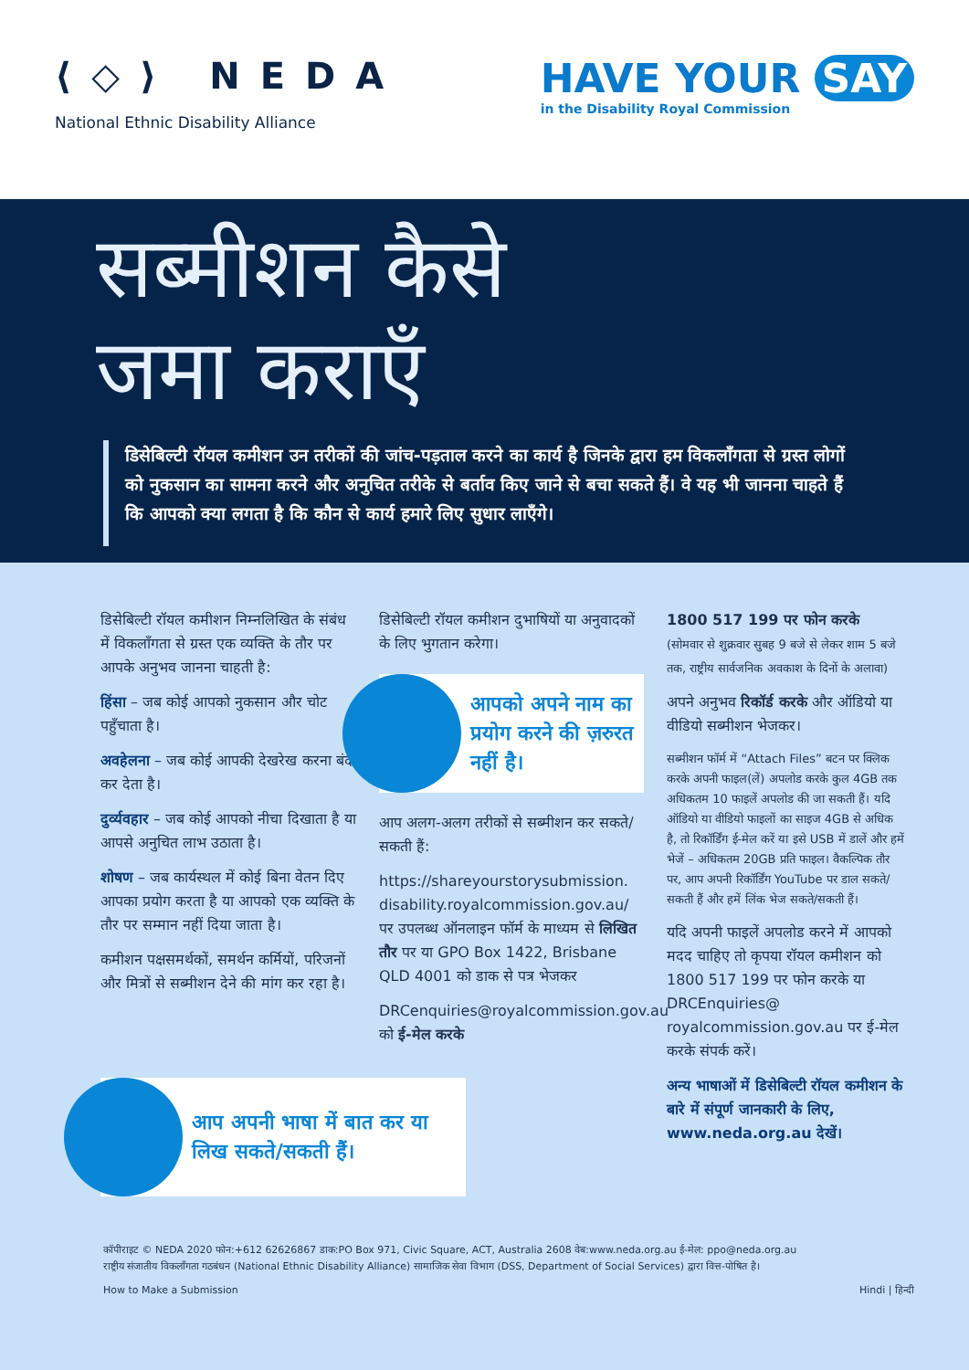⟨◇⟩ NEDA
National Ethnic Disability Alliance
HAVE YOUR SAY
in the Disability Royal Commission
सब्मीशन कैसे
जमा कराएँ
डिसेबिल्टी रॉयल कमीशन उन तरीकों की जांच-पड़ताल करने का कार्य है जिनके द्वारा हम विकलाँगता से ग्रस्त लोगों को नुकसान का सामना करने और अनुचित तरीके से बर्ताव किए जाने से बचा सकते हैं। वे यह भी जानना चाहते हैं कि आपको क्या लगता है कि कौन से कार्य हमारे लिए सुधार लाएँगे।
डिसेबिल्टी रॉयल कमीशन निम्नलिखित के संबंध में विकलाँगता से ग्रस्त एक व्यक्ति के तौर पर आपके अनुभव जानना चाहती है:
हिंसा – जब कोई आपको नुकसान और चोट पहुँचाता है।
अवहेलना – जब कोई आपकी देखरेख करना बंद कर देता है।
दुर्व्यवहार – जब कोई आपको नीचा दिखाता है या आपसे अनुचित लाभ उठाता है।
शोषण – जब कार्यस्थल में कोई बिना वेतन दिए आपका प्रयोग करता है या आपको एक व्यक्ति के तौर पर सम्मान नहीं दिया जाता है।
कमीशन पक्षसमर्थकों, समर्थन कर्मियों, परिजनों और मित्रों से सब्मीशन देने की मांग कर रहा है।
आप अपनी भाषा में बात कर या लिख सकते/सकती हैं।
डिसेबिल्टी रॉयल कमीशन दुभाषियों या अनुवादकों के लिए भुगतान करेगा।
आपको अपने नाम का प्रयोग करने की ज़रुरत नहीं है।
आप अलग-अलग तरीकों से सब्मीशन कर सकते/सकती हैं:
https://shareyourstorysubmission. disability.royalcommission.gov.au/ पर उपलब्ध ऑनलाइन फॉर्म के माध्यम से लिखित तौर पर या GPO Box 1422, Brisbane QLD 4001 को डाक से पत्र भेजकर
DRCenquiries@royalcommission.gov.au को ई-मेल करके
1800 517 199 पर फोन करके
(सोमवार से शुक्रवार सुबह 9 बजे से लेकर शाम 5 बजे तक, राष्ट्रीय सार्वजनिक अवकाश के दिनों के अलावा)
अपने अनुभव रिकॉर्ड करके और ऑडियो या वीडियो सब्मीशन भेजकर।
सब्मीशन फॉर्म में “Attach Files” बटन पर क्लिक करके अपनी फाइल(लें) अपलोड करके कुल 4GB तक अधिकतम 10 फाइलें अपलोड की जा सकती हैं। यदि ऑडियो या वीडियो फाइलों का साइज 4GB से अधिक है, तो रिकॉर्डिंग ई-मेल करें या इसे USB में डालें और हमें भेजें – अधिकतम 20GB प्रति फाइल। वैकल्पिक तौर पर, आप अपनी रिकॉर्डिंग YouTube पर डाल सकते/सकती हैं और हमें लिंक भेज सकते/सकती हैं।
यदि अपनी फाइलें अपलोड करने में आपको मदद चाहिए तो कृपया रॉयल कमीशन को 1800 517 199 पर फोन करके या DRCEnquiries@ royalcommission.gov.au पर ई-मेल करके संपर्क करें।
अन्य भाषाओं में डिसेबिल्टी रॉयल कमीशन के बारे में संपूर्ण जानकारी के लिए, www.neda.org.au देखें।
कॉपीराइट © NEDA 2020 फोन:+612 62626867 डाक:PO Box 971, Civic Square, ACT, Australia 2608 वेब:www.neda.org.au ई-मेल: ppo@neda.org.au
राष्ट्रीय संजातीय विकलाँगता गठबंधन (National Ethnic Disability Alliance) सामाजिक सेवा विभाग (DSS, Department of Social Services) द्वारा वित्त-पोषित है।
How to Make a Submission Hindi | हिन्दी